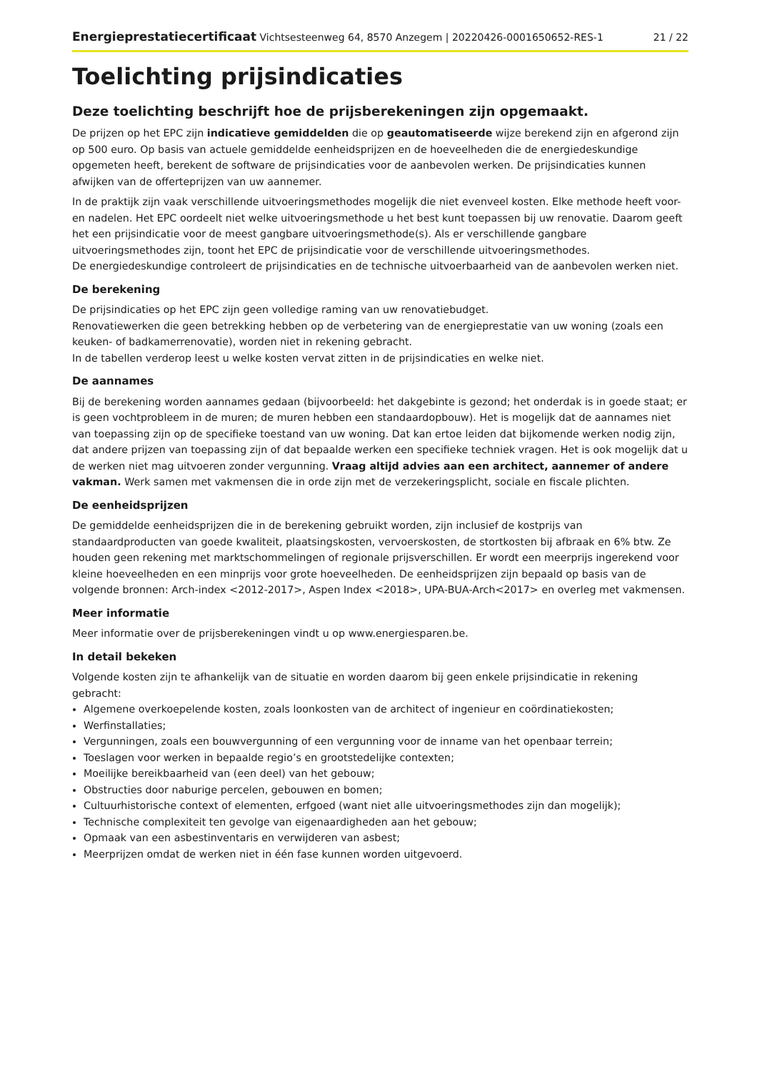Energieprestatiecertificaat Vichtsesteenweg 64, 8570 Anzegem | 20220426-0001650652-RES-1 21 / 22
Toelichting prijsindicaties
Deze toelichting beschrijft hoe de prijsberekeningen zijn opgemaakt.
De prijzen op het EPC zijn indicatieve gemiddelden die op geautomatiseerde wijze berekend zijn en afgerond zijn op 500 euro. Op basis van actuele gemiddelde eenheidsprijzen en de hoeveelheden die de energiedeskundige opgemeten heeft, berekent de software de prijsindicaties voor de aanbevolen werken. De prijsindicaties kunnen afwijken van de offerteprijzen van uw aannemer.
In de praktijk zijn vaak verschillende uitvoeringsmethodes mogelijk die niet evenveel kosten. Elke methode heeft voor- en nadelen. Het EPC oordeelt niet welke uitvoeringsmethode u het best kunt toepassen bij uw renovatie. Daarom geeft het een prijsindicatie voor de meest gangbare uitvoeringsmethode(s). Als er verschillende gangbare uitvoeringsmethodes zijn, toont het EPC de prijsindicatie voor de verschillende uitvoeringsmethodes.
De energiedeskundige controleert de prijsindicaties en de technische uitvoerbaarheid van de aanbevolen werken niet.
De berekening
De prijsindicaties op het EPC zijn geen volledige raming van uw renovatiebudget.
Renovatiewerken die geen betrekking hebben op de verbetering van de energieprestatie van uw woning (zoals een keuken- of badkamerrenovatie), worden niet in rekening gebracht.
In de tabellen verderop leest u welke kosten vervat zitten in de prijsindicaties en welke niet.
De aannames
Bij de berekening worden aannames gedaan (bijvoorbeeld: het dakgebinte is gezond; het onderdak is in goede staat; er is geen vochtprobleem in de muren; de muren hebben een standaardopbouw). Het is mogelijk dat de aannames niet van toepassing zijn op de specifieke toestand van uw woning. Dat kan ertoe leiden dat bijkomende werken nodig zijn, dat andere prijzen van toepassing zijn of dat bepaalde werken een specifieke techniek vragen. Het is ook mogelijk dat u de werken niet mag uitvoeren zonder vergunning. Vraag altijd advies aan een architect, aannemer of andere vakman. Werk samen met vakmensen die in orde zijn met de verzekeringsplicht, sociale en fiscale plichten.
De eenheidsprijzen
De gemiddelde eenheidsprijzen die in de berekening gebruikt worden, zijn inclusief de kostprijs van standaardproducten van goede kwaliteit, plaatsingskosten, vervoerskosten, de stortkosten bij afbraak en 6% btw. Ze houden geen rekening met marktschommelingen of regionale prijsverschillen. Er wordt een meerprijs ingerekend voor kleine hoeveelheden en een minprijs voor grote hoeveelheden. De eenheidsprijzen zijn bepaald op basis van de volgende bronnen: Arch-index <2012-2017>, Aspen Index <2018>, UPA-BUA-Arch<2017> en overleg met vakmensen.
Meer informatie
Meer informatie over de prijsberekeningen vindt u op www.energiesparen.be.
In detail bekeken
Volgende kosten zijn te afhankelijk van de situatie en worden daarom bij geen enkele prijsindicatie in rekening gebracht:
Algemene overkoepelende kosten, zoals loonkosten van de architect of ingenieur en coördinatiekosten;
Werfinstallaties;
Vergunningen, zoals een bouwvergunning of een vergunning voor de inname van het openbaar terrein;
Toeslagen voor werken in bepaalde regio’s en grootstedelijke contexten;
Moeilijke bereikbaarheid van (een deel) van het gebouw;
Obstructies door naburige percelen, gebouwen en bomen;
Cultuurhistorische context of elementen, erfgoed (want niet alle uitvoeringsmethodes zijn dan mogelijk);
Technische complexiteit ten gevolge van eigenaardigheden aan het gebouw;
Opmaak van een asbestinventaris en verwijderen van asbest;
Meerprijzen omdat de werken niet in één fase kunnen worden uitgevoerd.